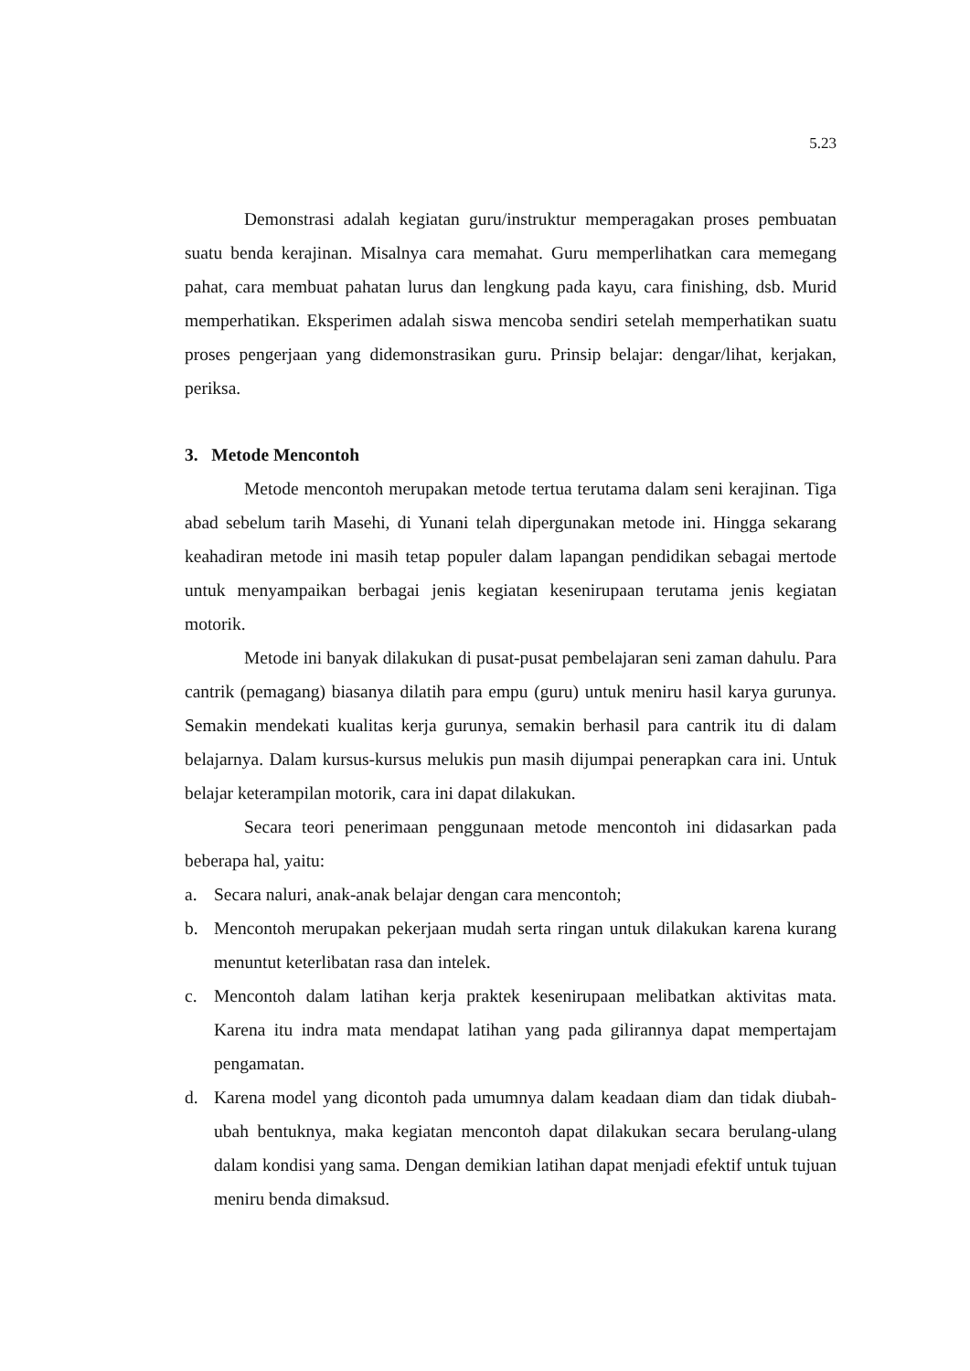5.23
Demonstrasi adalah kegiatan guru/instruktur memperagakan proses pembuatan suatu benda kerajinan. Misalnya cara memahat. Guru memperlihatkan cara memegang pahat, cara membuat pahatan lurus dan lengkung pada kayu, cara finishing, dsb. Murid memperhatikan. Eksperimen adalah siswa mencoba sendiri setelah memperhatikan suatu proses pengerjaan yang didemonstrasikan guru. Prinsip belajar: dengar/lihat, kerjakan, periksa.
3. Metode Mencontoh
Metode mencontoh merupakan metode tertua terutama dalam seni kerajinan. Tiga abad sebelum tarih Masehi, di Yunani telah dipergunakan metode ini. Hingga sekarang keahadiran metode ini masih tetap populer dalam lapangan pendidikan sebagai mertode untuk menyampaikan berbagai jenis kegiatan kesenirupaan terutama jenis kegiatan motorik.
Metode ini banyak dilakukan di pusat-pusat pembelajaran seni zaman dahulu. Para cantrik (pemagang) biasanya dilatih para empu (guru) untuk meniru hasil karya gurunya. Semakin mendekati kualitas kerja gurunya, semakin berhasil para cantrik itu di dalam belajarnya. Dalam kursus-kursus melukis pun masih dijumpai penerapkan cara ini. Untuk belajar keterampilan motorik, cara ini dapat dilakukan.
Secara teori penerimaan penggunaan metode mencontoh ini didasarkan pada beberapa hal, yaitu:
a. Secara naluri, anak-anak belajar dengan cara mencontoh;
b. Mencontoh merupakan pekerjaan mudah serta ringan untuk dilakukan karena kurang menuntut keterlibatan rasa dan intelek.
c. Mencontoh dalam latihan kerja praktek kesenirupaan melibatkan aktivitas mata. Karena itu indra mata mendapat latihan yang pada gilirannya dapat mempertajam pengamatan.
d. Karena model yang dicontoh pada umumnya dalam keadaan diam dan tidak diubah-ubah bentuknya, maka kegiatan mencontoh dapat dilakukan secara berulang-ulang dalam kondisi yang sama. Dengan demikian latihan dapat menjadi efektif untuk tujuan meniru benda dimaksud.